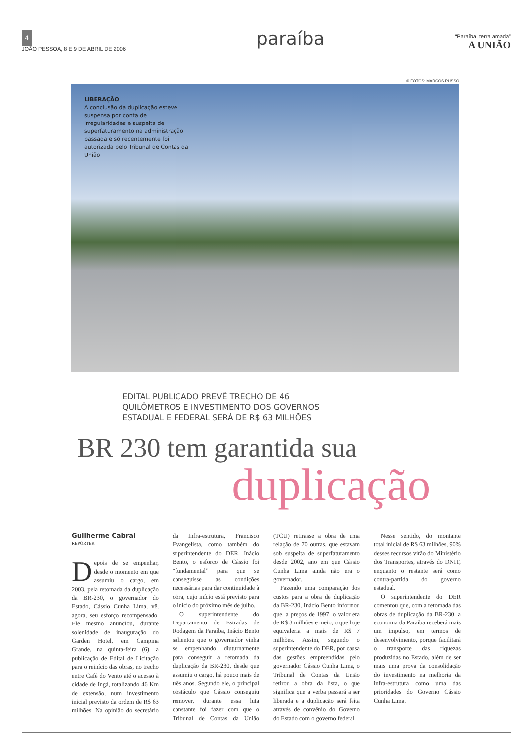4
JOÃO PESSOA, 8 E 9 DE ABRIL DE 2006
paraíba
“Paraíba, terra amada”
A UNIÃO
© FOTOS: MARCOS RUSSO
LIBERAÇÃO
A conclusão da duplicação esteve suspensa por conta de irregularidades e suspeita de superfaturamento na administração passada e só recentemente foi autorizada pelo Tribunal de Contas da União
EDITAL PUBLICADO PREVÊ TRECHO DE 46 QUILÔMETROS E INVESTIMENTO DOS GOVERNOS ESTADUAL E FEDERAL SERÁ DE R$ 63 MILHÕES
BR 230 tem garantida sua
duplicação
Guilherme Cabral
REPÓRTER
Depois de se empenhar, desde o momento em que assumiu o cargo, em 2003, pela retomada da duplicação da BR-230, o governador do Estado, Cássio Cunha Lima, vê, agora, seu esforço recompensado. Ele mesmo anunciou, durante solenidade de inauguração do Garden Hotel, em Campina Grande, na quinta-feira (6), a publicação de Edital de Licitação para o reinício das obras, no trecho entre Café do Vento até o acesso à cidade de Ingá, totalizando 46 Km de extensão, num investimento inicial previsto da ordem de R$ 63 milhões. Na opinião do secretário da Infra-estrutura, Francisco Evangelista, como também do superintendente do DER, Inácio Bento, o esforço de Cássio foi “fundamental” para que se conseguisse as condições necessárias para dar continuidade à obra, cujo início está previsto para o início do próximo mês de julho.
O superintendente do Departamento de Estradas de Rodagem da Paraíba, Inácio Bento salientou que o governador vinha se empenhando diuturnamente para conseguir a retomada da duplicação da BR-230, desde que assumiu o cargo, há pouco mais de três anos. Segundo ele, o principal obstáculo que Cássio conseguiu remover, durante essa luta constante foi fazer com que o Tribunal de Contas da União (TCU) retirasse a obra de uma relação de 70 outras, que estavam sob suspeita de superfaturamento desde 2002, ano em que Cássio Cunha Lima ainda não era o governador.
Fazendo uma comparação dos custos para a obra de duplicação da BR-230, Inácio Bento informou que, a preços de 1997, o valor era de R$ 3 milhões e meio, o que hoje equivaleria a mais de R$ 7 milhões. Assim, segundo o superintendente do DER, por causa das gestões empreendidas pelo governador Cássio Cunha Lima, o Tribunal de Contas da União retirou a obra da lista, o que significa que a verba passará a ser liberada e a duplicação será feita através de convênio do Governo do Estado com o governo federal.
Nesse sentido, do montante total inicial de R$ 63 milhões, 90% desses recursos virão do Ministério dos Transportes, através do DNIT, enquanto o restante será como contra-partida do governo estadual.
O superintendente do DER comentou que, com a retomada das obras de duplicação da BR-230, a economia da Paraíba receberá mais um impulso, em termos de desenvolvimento, porque facilitará o transporte das riquezas produzidas no Estado, além de ser mais uma prova da consolidação do investimento na melhoria da infra-estrutura como uma das prioridades do Governo Cássio Cunha Lima.